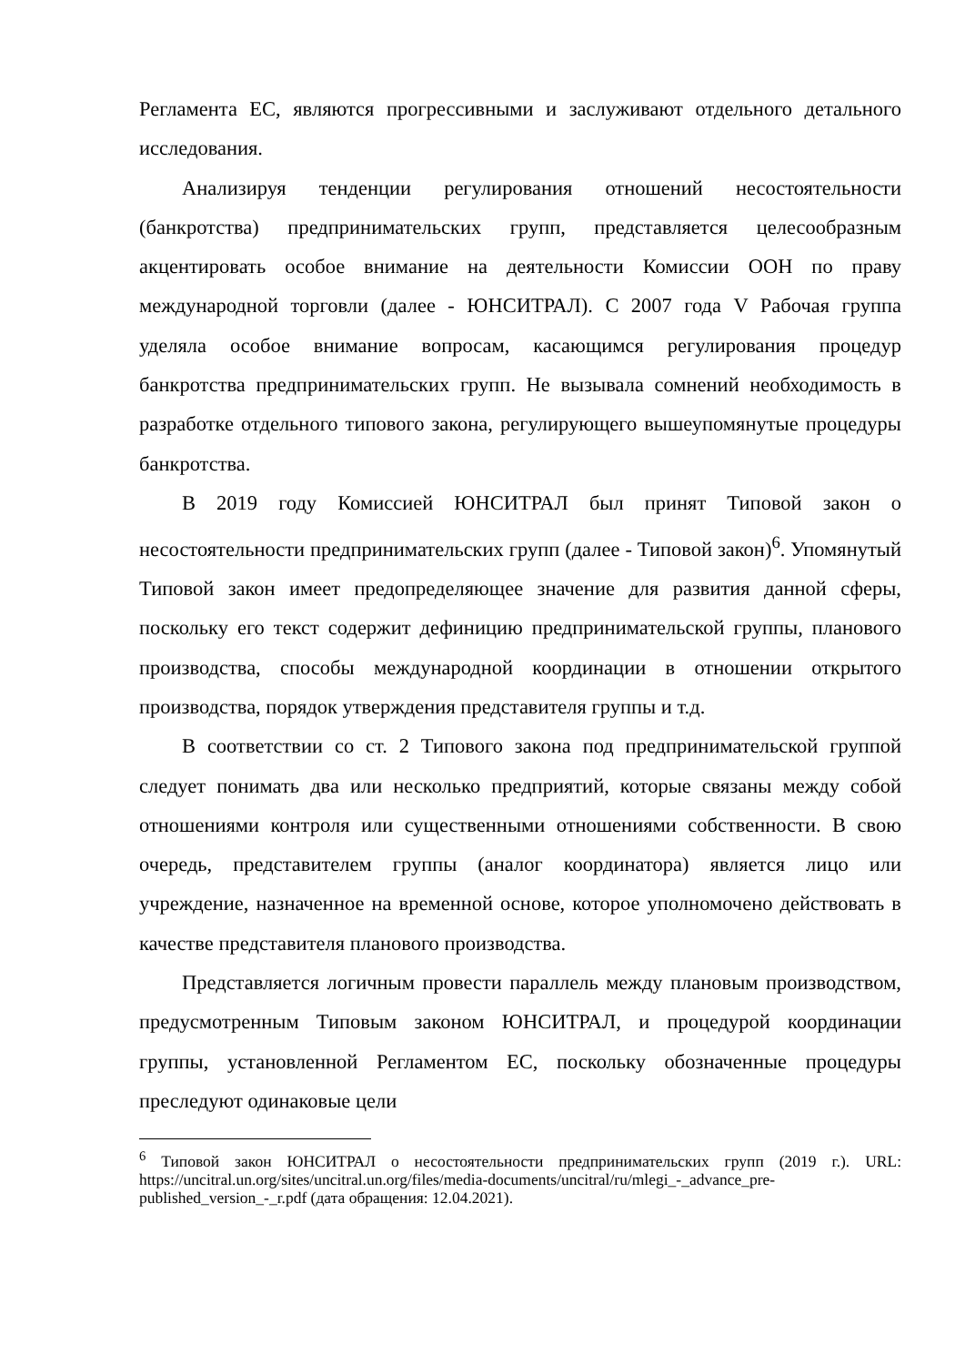Регламента ЕС, являются прогрессивными и заслуживают отдельного детального исследования.
Анализируя тенденции регулирования отношений несостоятельности (банкротства) предпринимательских групп, представляется целесообразным акцентировать особое внимание на деятельности Комиссии ООН по праву международной торговли (далее - ЮНСИТРАЛ). С 2007 года V Рабочая группа уделяла особое внимание вопросам, касающимся регулирования процедур банкротства предпринимательских групп. Не вызывала сомнений необходимость в разработке отдельного типового закона, регулирующего вышеупомянутые процедуры банкротства.
В 2019 году Комиссией ЮНСИТРАЛ был принят Типовой закон о несостоятельности предпринимательских групп (далее - Типовой закон)<sup>6</sup>. Упомянутый Типовой закон имеет предопределяющее значение для развития данной сферы, поскольку его текст содержит дефиницию предпринимательской группы, планового производства, способы международной координации в отношении открытого производства, порядок утверждения представителя группы и т.д.
В соответствии со ст. 2 Типового закона под предпринимательской группой следует понимать два или несколько предприятий, которые связаны между собой отношениями контроля или существенными отношениями собственности. В свою очередь, представителем группы (аналог координатора) является лицо или учреждение, назначенное на временной основе, которое уполномочено действовать в качестве представителя планового производства.
Представляется логичным провести параллель между плановым производством, предусмотренным Типовым законом ЮНСИТРАЛ, и процедурой координации группы, установленной Регламентом ЕС, поскольку обозначенные процедуры преследуют одинаковые цели
<sup>6</sup> Типовой закон ЮНСИТРАЛ о несостоятельности предпринимательских групп (2019 г.). URL: https://uncitral.un.org/sites/uncitral.un.org/files/media-documents/uncitral/ru/mlegi_-_advance_pre-published_version_-_r.pdf (дата обращения: 12.04.2021).